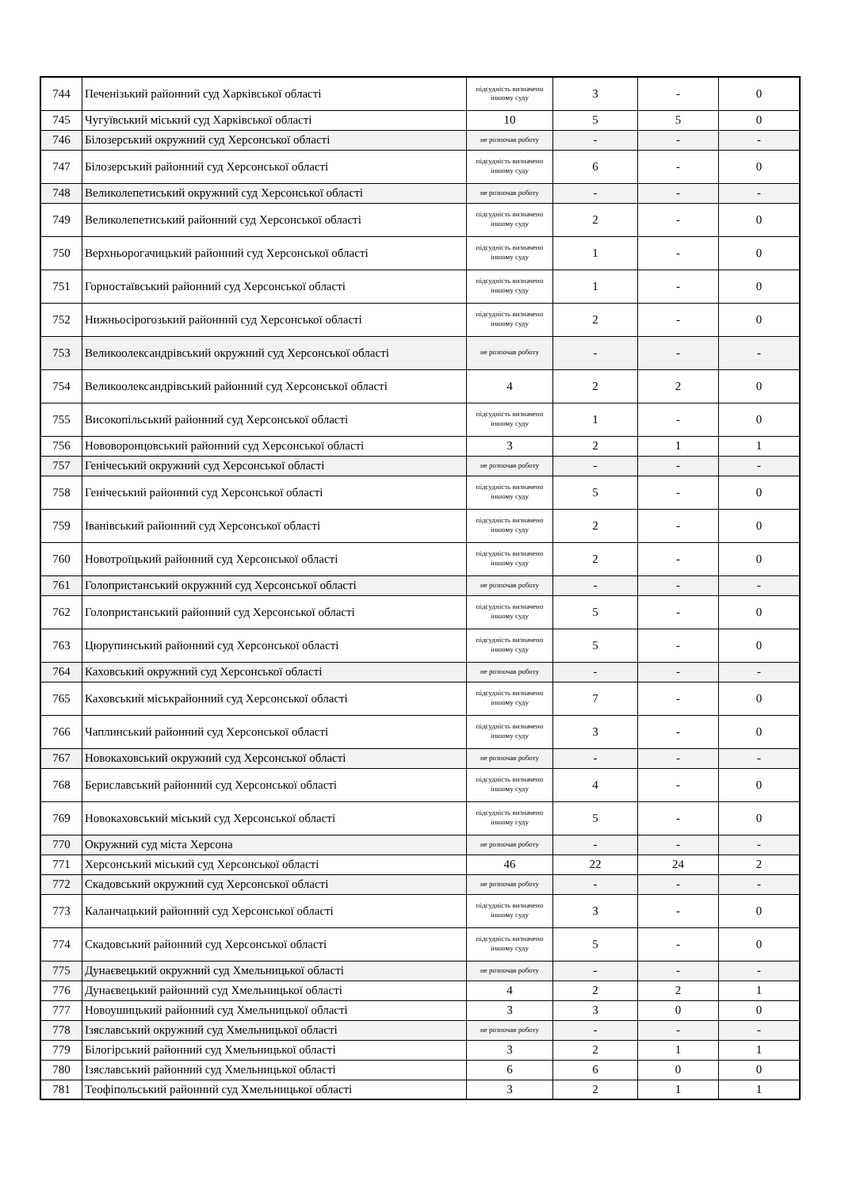| 744 | Печенізький районний суд Харківської області | підсудність визначено іншому суду | 3 | - | 0 |
| 745 | Чугуївський міський суд Харківської області | 10 | 5 | 5 | 0 |
| 746 | Білозерський окружний суд Херсонської області | не розпочав роботу | - | - | - |
| 747 | Білозерський районний суд Херсонської області | підсудність визначено іншому суду | 6 | - | 0 |
| 748 | Великолепетиський окружний суд Херсонської області | не розпочав роботу | - | - | - |
| 749 | Великолепетиський районний суд Херсонської області | підсудність визначено іншому суду | 2 | - | 0 |
| 750 | Верхньорогачицький районний суд Херсонської області | підсудність визначено іншому суду | 1 | - | 0 |
| 751 | Горностаївський районний суд Херсонської області | підсудність визначено іншому суду | 1 | - | 0 |
| 752 | Нижньосірогозький районний суд Херсонської області | підсудність визначено іншому суду | 2 | - | 0 |
| 753 | Великоолександрівський окружний суд Херсонської області | не розпочав роботу | - | - | - |
| 754 | Великоолександрівський районний суд Херсонської області | 4 | 2 | 2 | 0 |
| 755 | Високопільський районний суд Херсонської області | підсудність визначено іншому суду | 1 | - | 0 |
| 756 | Нововоронцовський районний суд Херсонської області | 3 | 2 | 1 | 1 |
| 757 | Генічеський окружний суд Херсонської області | не розпочав роботу | - | - | - |
| 758 | Генічеський районний суд Херсонської області | підсудність визначено іншому суду | 5 | - | 0 |
| 759 | Іванівський районний суд Херсонської області | підсудність визначено іншому суду | 2 | - | 0 |
| 760 | Новотроїцький районний суд Херсонської області | підсудність визначено іншому суду | 2 | - | 0 |
| 761 | Голопристанський окружний суд Херсонської області | не розпочав роботу | - | - | - |
| 762 | Голопристанський районний суд Херсонської області | підсудність визначено іншому суду | 5 | - | 0 |
| 763 | Цюрупинський районний суд Херсонської області | підсудність визначено іншому суду | 5 | - | 0 |
| 764 | Каховський окружний суд Херсонської області | не розпочав роботу | - | - | - |
| 765 | Каховський міськрайонний суд Херсонської області | підсудність визначено іншому суду | 7 | - | 0 |
| 766 | Чаплинський районний суд Херсонської області | підсудність визначено іншому суду | 3 | - | 0 |
| 767 | Новокаховський окружний суд Херсонської області | не розпочав роботу | - | - | - |
| 768 | Бериславський районний суд Херсонської області | підсудність визначено іншому суду | 4 | - | 0 |
| 769 | Новокаховський міський суд Херсонської області | підсудність визначено іншому суду | 5 | - | 0 |
| 770 | Окружний суд міста Херсона | не розпочав роботу | - | - | - |
| 771 | Херсонський міський суд Херсонської області | 46 | 22 | 24 | 2 |
| 772 | Скадовський окружний суд Херсонської області | не розпочав роботу | - | - | - |
| 773 | Каланчацький районний суд Херсонської області | підсудність визначено іншому суду | 3 | - | 0 |
| 774 | Скадовський районний суд Херсонської області | підсудність визначено іншому суду | 5 | - | 0 |
| 775 | Дунаєвецький окружний суд Хмельницької області | не розпочав роботу | - | - | - |
| 776 | Дунаєвецький районний суд Хмельницької області | 4 | 2 | 2 | 1 |
| 777 | Новоушицький районний суд Хмельницької області | 3 | 3 | 0 | 0 |
| 778 | Ізяславський окружний суд Хмельницької області | не розпочав роботу | - | - | - |
| 779 | Білогірський районний суд Хмельницької області | 3 | 2 | 1 | 1 |
| 780 | Ізяславський районний суд Хмельницької області | 6 | 6 | 0 | 0 |
| 781 | Теофіпольський районний суд Хмельницької області | 3 | 2 | 1 | 1 |